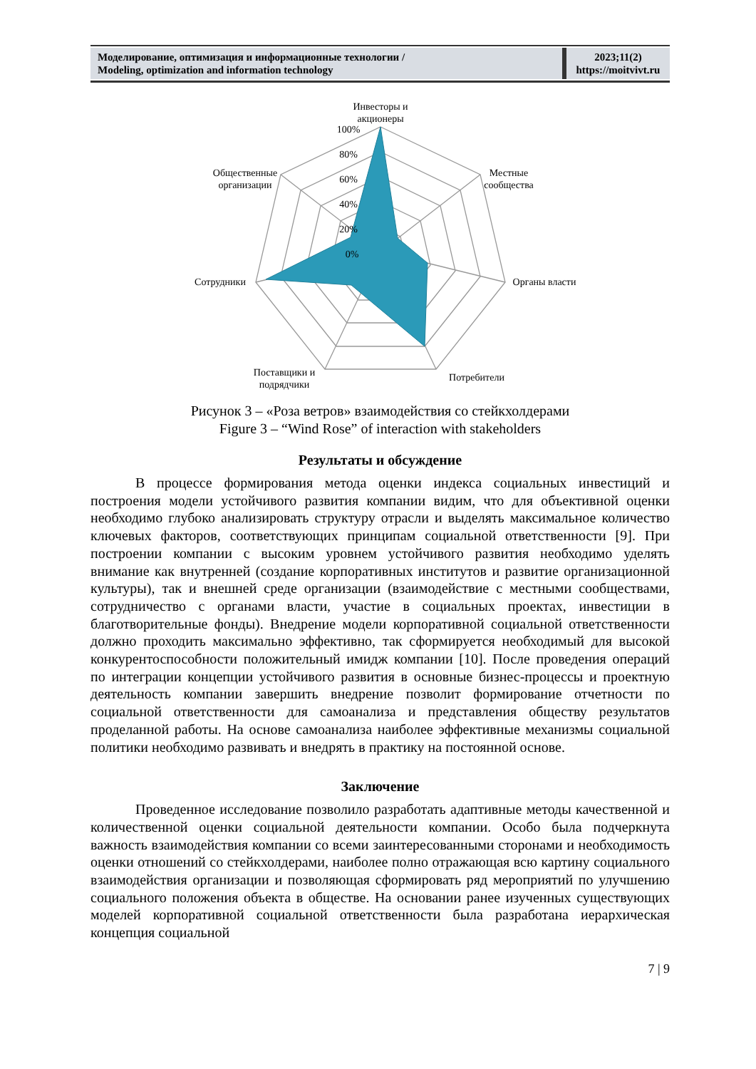| Моделирование, оптимизация и информационные технологии / Modeling, optimization and information technology | 2023;11(2) https://moitvivt.ru |
Инвесторы и
акционеры
100%
80%
60%
40%
20%
0%
Местные
сообщества
Органы власти
Потребители
Поставщики и
подрядчики
Сотрудники
Общественные
организации
Рисунок 3 – «Роза ветров» взаимодействия со стейкхолдерами
Figure 3 – “Wind Rose” of interaction with stakeholders
Результаты и обсуждение
В процессе формирования метода оценки индекса социальных инвестиций и построения модели устойчивого развития компании видим, что для объективной оценки необходимо глубоко анализировать структуру отрасли и выделять максимальное количество ключевых факторов, соответствующих принципам социальной ответственности [9]. При построении компании с высоким уровнем устойчивого развития необходимо уделять внимание как внутренней (создание корпоративных институтов и развитие организационной культуры), так и внешней среде организации (взаимодействие с местными сообществами, сотрудничество с органами власти, участие в социальных проектах, инвестиции в благотворительные фонды). Внедрение модели корпоративной социальной ответственности должно проходить максимально эффективно, так сформируется необходимый для высокой конкурентоспособности положительный имидж компании [10]. После проведения операций по интеграции концепции устойчивого развития в основные бизнес-процессы и проектную деятельность компании завершить внедрение позволит формирование отчетности по социальной ответственности для самоанализа и представления обществу результатов проделанной работы. На основе самоанализа наиболее эффективные механизмы социальной политики необходимо развивать и внедрять в практику на постоянной основе.
Заключение
Проведенное исследование позволило разработать адаптивные методы качественной и количественной оценки социальной деятельности компании. Особо была подчеркнута важность взаимодействия компании со всеми заинтересованными сторонами и необходимость оценки отношений со стейкхолдерами, наиболее полно отражающая всю картину социального взаимодействия организации и позволяющая сформировать ряд мероприятий по улучшению социального положения объекта в обществе. На основании ранее изученных существующих моделей корпоративной социальной ответственности была разработана иерархическая концепция социальной
7 | 9